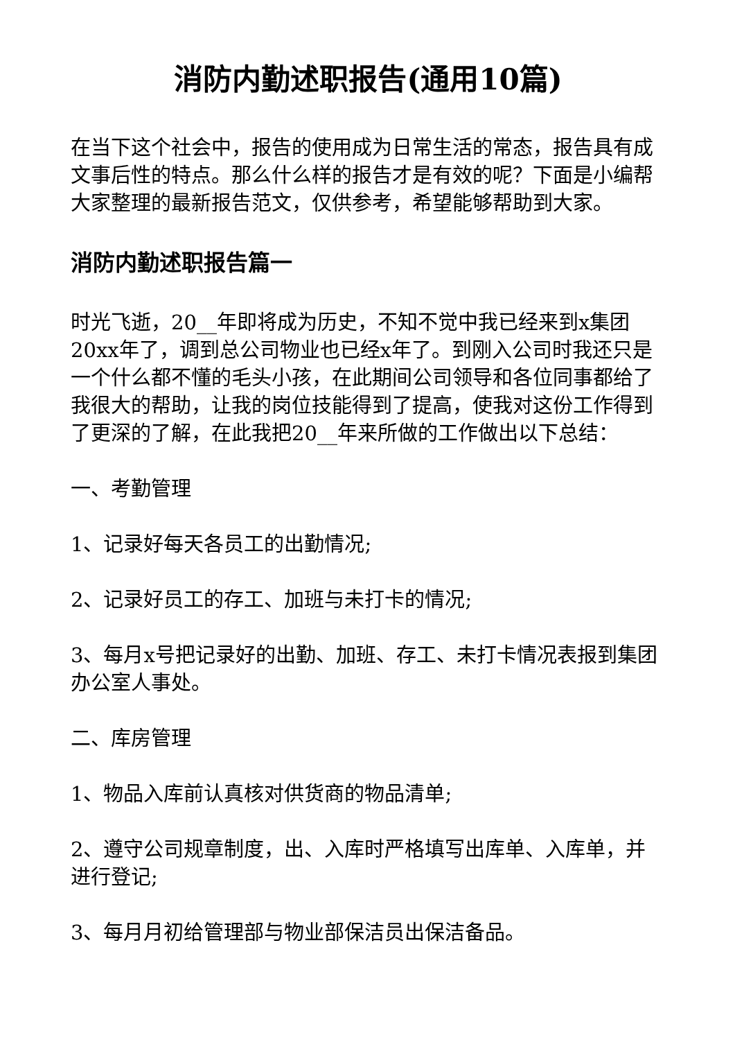消防内勤述职报告(通用10篇)
在当下这个社会中，报告的使用成为日常生活的常态，报告具有成文事后性的特点。那么什么样的报告才是有效的呢？下面是小编帮大家整理的最新报告范文，仅供参考，希望能够帮助到大家。
消防内勤述职报告篇一
时光飞逝，20__年即将成为历史，不知不觉中我已经来到x集团20xx年了，调到总公司物业也已经x年了。到刚入公司时我还只是一个什么都不懂的毛头小孩，在此期间公司领导和各位同事都给了我很大的帮助，让我的岗位技能得到了提高，使我对这份工作得到了更深的了解，在此我把20__年来所做的工作做出以下总结：
一、考勤管理
1、记录好每天各员工的出勤情况;
2、记录好员工的存工、加班与未打卡的情况;
3、每月x号把记录好的出勤、加班、存工、未打卡情况表报到集团办公室人事处。
二、库房管理
1、物品入库前认真核对供货商的物品清单;
2、遵守公司规章制度，出、入库时严格填写出库单、入库单，并进行登记;
3、每月月初给管理部与物业部保洁员出保洁备品。